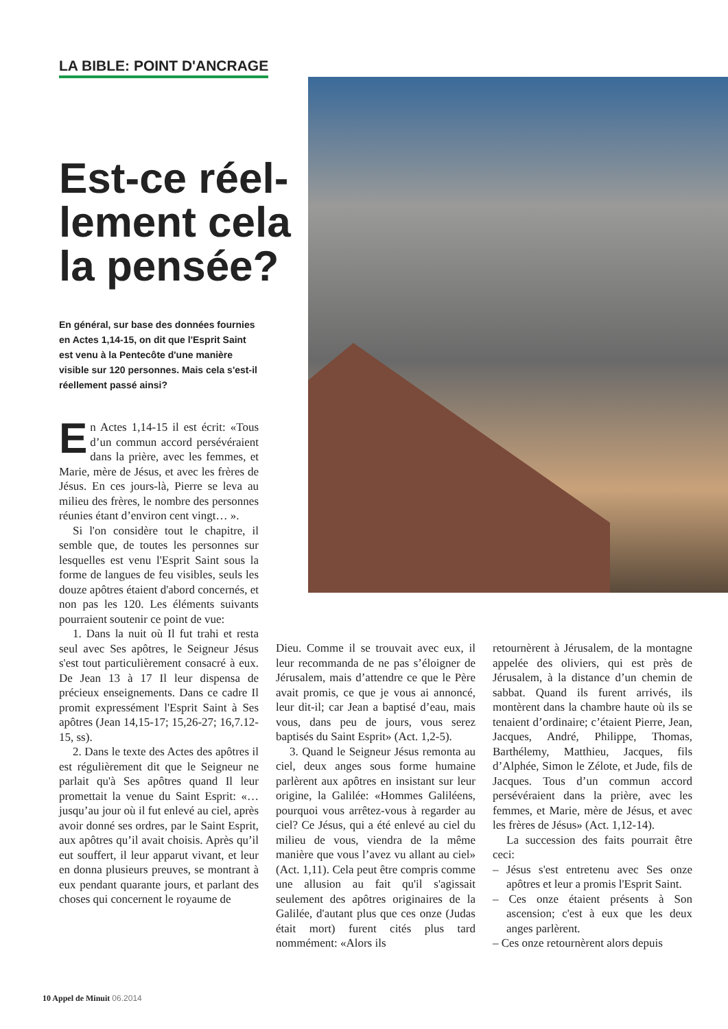LA BIBLE: POINT D'ANCRAGE
Est-ce réel­lement cela la pensée?
En général, sur base des données fournies en Actes 1,14-15, on dit que l'Esprit Saint est venu à la Pentecôte d'une manière visible sur 120 personnes. Mais cela s'est-il réellement passé ainsi?
En Actes 1,14-15 il est écrit: «Tous d’un commun accord persévéraient dans la prière, avec les femmes, et Marie, mère de Jésus, et avec les frères de Jésus. En ces jours-là, Pierre se leva au milieu des frères, le nombre des personnes réunies étant d’environ cent vingt… ».
Si l'on considère tout le chapitre, il semble que, de toutes les personnes sur lesquelles est venu l'Esprit Saint sous la forme de langues de feu visibles, seuls les douze apôtres étaient d'abord concernés, et non pas les 120. Les éléments suivants pourraient soutenir ce point de vue:
1. Dans la nuit où Il fut trahi et resta seul avec Ses apôtres, le Seigneur Jésus s'est tout particulièrement consacré à eux. De Jean 13 à 17 Il leur dispensa de précieux enseignements. Dans ce cadre Il promit expressément l'Esprit Saint à Ses apôtres (Jean 14,15-17; 15,26-27; 16,7.12-15, ss).
2. Dans le texte des Actes des apôtres il est régulièrement dit que le Seigneur ne parlait qu'à Ses apôtres quand Il leur promettait la venue du Saint Esprit: «… jusqu’au jour où il fut enlevé au ciel, après avoir donné ses ordres, par le Saint Esprit, aux apôtres qu’il avait choisis. Après qu’il eut souffert, il leur apparut vivant, et leur en donna plusieurs preuves, se montrant à eux pendant quarante jours, et parlant des choses qui concernent le royaume de
Dieu. Comme il se trouvait avec eux, il leur recommanda de ne pas s’éloigner de Jérusalem, mais d’attendre ce que le Père avait promis, ce que je vous ai annoncé, leur dit-il; car Jean a baptisé d’eau, mais vous, dans peu de jours, vous serez baptisés du Saint Esprit» (Act. 1,2-5).
3. Quand le Seigneur Jésus remonta au ciel, deux anges sous forme humaine parlèrent aux apôtres en insistant sur leur origine, la Galilée: «Hommes Galiléens, pourquoi vous arrêtez-vous à regarder au ciel? Ce Jésus, qui a été enlevé au ciel du milieu de vous, viendra de la même manière que vous l’avez vu allant au ciel» (Act. 1,11). Cela peut être compris comme une allusion au fait qu'il s'agissait seulement des apôtres originaires de la Galilée, d'autant plus que ces onze (Judas était mort) furent cités plus tard nommément: «Alors ils
retournèrent à Jérusalem, de la montagne appelée des oliviers, qui est près de Jérusalem, à la distance d’un chemin de sabbat. Quand ils furent arrivés, ils montèrent dans la chambre haute où ils se tenaient d’ordinaire; c’étaient Pierre, Jean, Jacques, André, Philippe, Thomas, Barthélemy, Matthieu, Jacques, fils d’Alphée, Simon le Zélote, et Jude, fils de Jacques. Tous d’un commun accord persévéraient dans la prière, avec les femmes, et Marie, mère de Jésus, et avec les frères de Jésus» (Act. 1,12-14).
La succession des faits pourrait être ceci:
– Jésus s'est entretenu avec Ses onze apôtres et leur a promis l'Esprit Saint.
– Ces onze étaient présents à Son ascension; c'est à eux que les deux anges parlèrent.
– Ces onze retournèrent alors depuis
10 Appel de Minuit 06.2014